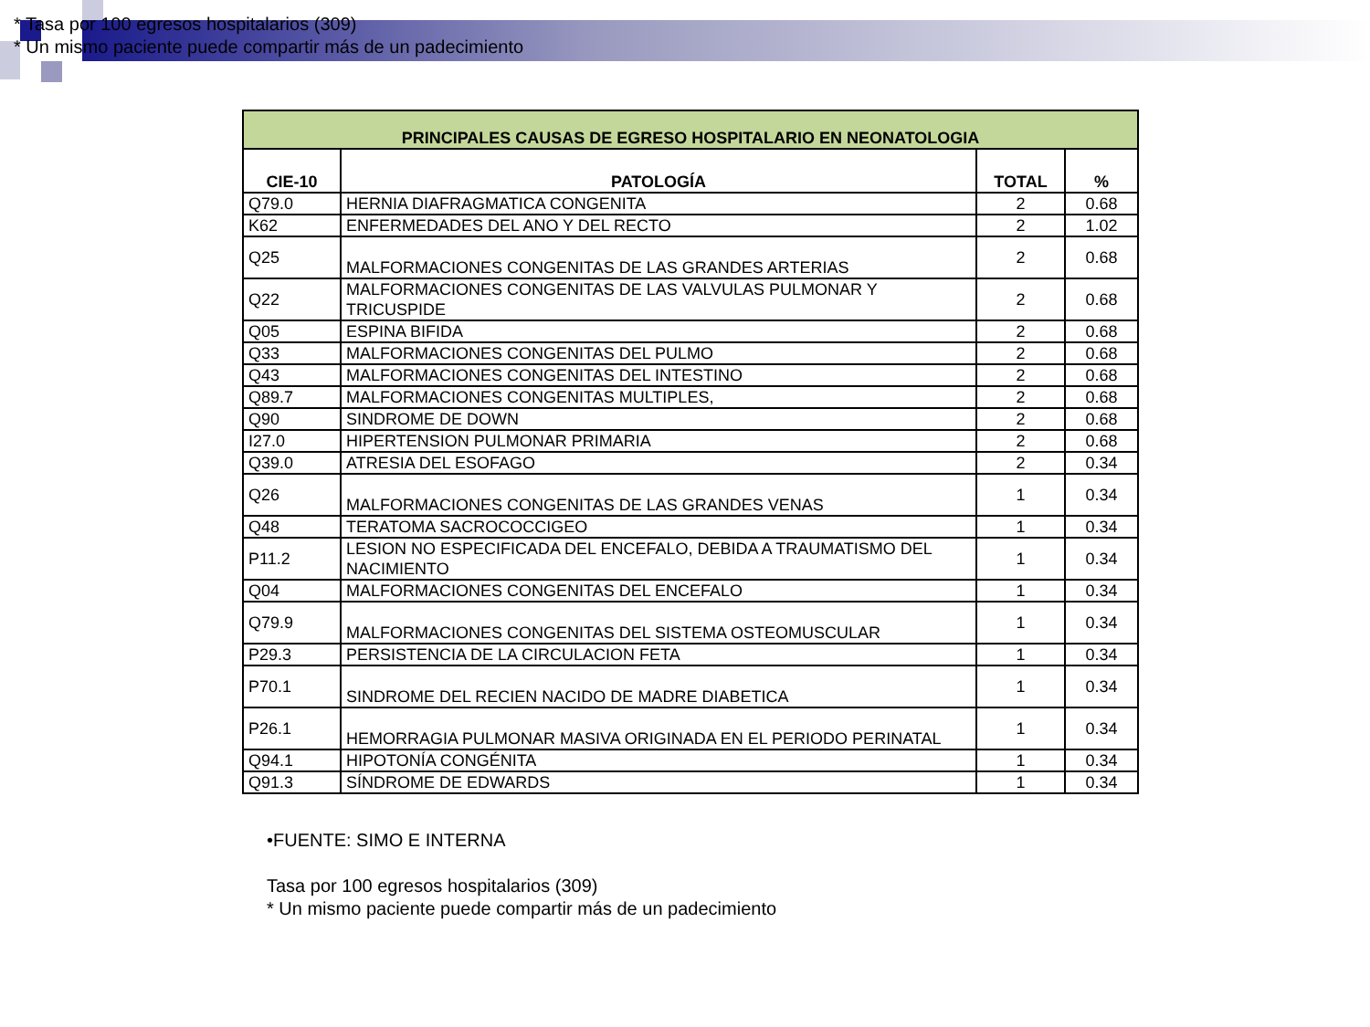* Tasa por 100 egresos hospitalarios (309)
* Un mismo paciente puede compartir más de un padecimiento
| PRINCIPALES CAUSAS DE EGRESO HOSPITALARIO EN NEONATOLOGIA | | | |
| --- | --- | --- | --- |
| CIE-10 | PATOLOGÍA | TOTAL | % |
| Q79.0 | HERNIA DIAFRAGMATICA CONGENITA | 2 | 0.68 |
| K62 | ENFERMEDADES DEL ANO Y DEL RECTO | 2 | 1.02 |
| Q25 | MALFORMACIONES CONGENITAS DE LAS GRANDES ARTERIAS | 2 | 0.68 |
| Q22 | MALFORMACIONES CONGENITAS DE LAS VALVULAS PULMONAR Y TRICUSPIDE | 2 | 0.68 |
| Q05 | ESPINA BIFIDA | 2 | 0.68 |
| Q33 | MALFORMACIONES CONGENITAS DEL PULMO | 2 | 0.68 |
| Q43 | MALFORMACIONES CONGENITAS DEL INTESTINO | 2 | 0.68 |
| Q89.7 | MALFORMACIONES CONGENITAS MULTIPLES, | 2 | 0.68 |
| Q90 | SINDROME DE DOWN | 2 | 0.68 |
| I27.0 | HIPERTENSION PULMONAR PRIMARIA | 2 | 0.68 |
| Q39.0 | ATRESIA DEL ESOFAGO | 2 | 0.34 |
| Q26 | MALFORMACIONES CONGENITAS DE LAS GRANDES VENAS | 1 | 0.34 |
| Q48 | TERATOMA SACROCOCCIGEO | 1 | 0.34 |
| P11.2 | LESION NO ESPECIFICADA DEL ENCEFALO, DEBIDA A TRAUMATISMO DEL NACIMIENTO | 1 | 0.34 |
| Q04 | MALFORMACIONES CONGENITAS DEL ENCEFALO | 1 | 0.34 |
| Q79.9 | MALFORMACIONES CONGENITAS DEL SISTEMA OSTEOMUSCULAR | 1 | 0.34 |
| P29.3 | PERSISTENCIA DE LA CIRCULACION FETA | 1 | 0.34 |
| P70.1 | SINDROME DEL RECIEN NACIDO DE MADRE DIABETICA | 1 | 0.34 |
| P26.1 | HEMORRAGIA PULMONAR MASIVA ORIGINADA EN EL PERIODO PERINATAL | 1 | 0.34 |
| Q94.1 | HIPOTONÍA CONGÉNITA | 1 | 0.34 |
| Q91.3 | SÍNDROME DE EDWARDS | 1 | 0.34 |
•FUENTE: SIMO E INTERNA
Tasa por 100 egresos hospitalarios (309)
* Un mismo paciente puede compartir más de un padecimiento